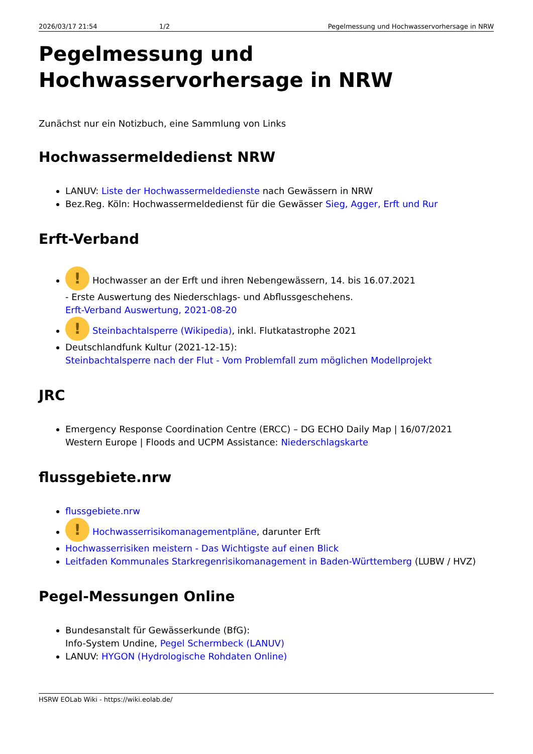2026/03/17 21:54 1/2 Pegelmessung und Hochwasservorhersage in NRW
Pegelmessung und Hochwasservorhersage in NRW
Zunächst nur ein Notizbuch, eine Sammlung von Links
Hochwassermeldedienst NRW
LANUV: Liste der Hochwassermeldedienste nach Gewässern in NRW
Bez.Reg. Köln: Hochwassermeldedienst für die Gewässer Sieg, Agger, Erft und Rur
Erft-Verband
! Hochwasser an der Erft und ihren Nebengewässern, 14. bis 16.07.2021
- Erste Auswertung des Niederschlags- und Abflussgeschehens.
Erft-Verband Auswertung, 2021-08-20
! Steinbachtalsperre (Wikipedia), inkl. Flutkatastrophe 2021
Deutschlandfunk Kultur (2021-12-15):
Steinbachtalsperre nach der Flut - Vom Problemfall zum möglichen Modellprojekt
JRC
Emergency Response Coordination Centre (ERCC) – DG ECHO Daily Map | 16/07/2021
Western Europe | Floods and UCPM Assistance: Niederschlagskarte
flussgebiete.nrw
flussgebiete.nrw
! Hochwasserrisikomanagementpläne, darunter Erft
Hochwasserrisiken meistern - Das Wichtigste auf einen Blick
Leitfaden Kommunales Starkregenrisikomanagement in Baden-Württemberg (LUBW / HVZ)
Pegel-Messungen Online
Bundesanstalt für Gewässerkunde (BfG):
Info-System Undine, Pegel Schermbeck (LANUV)
LANUV: HYGON (Hydrologische Rohdaten Online)
HSRW EOLab Wiki - https://wiki.eolab.de/